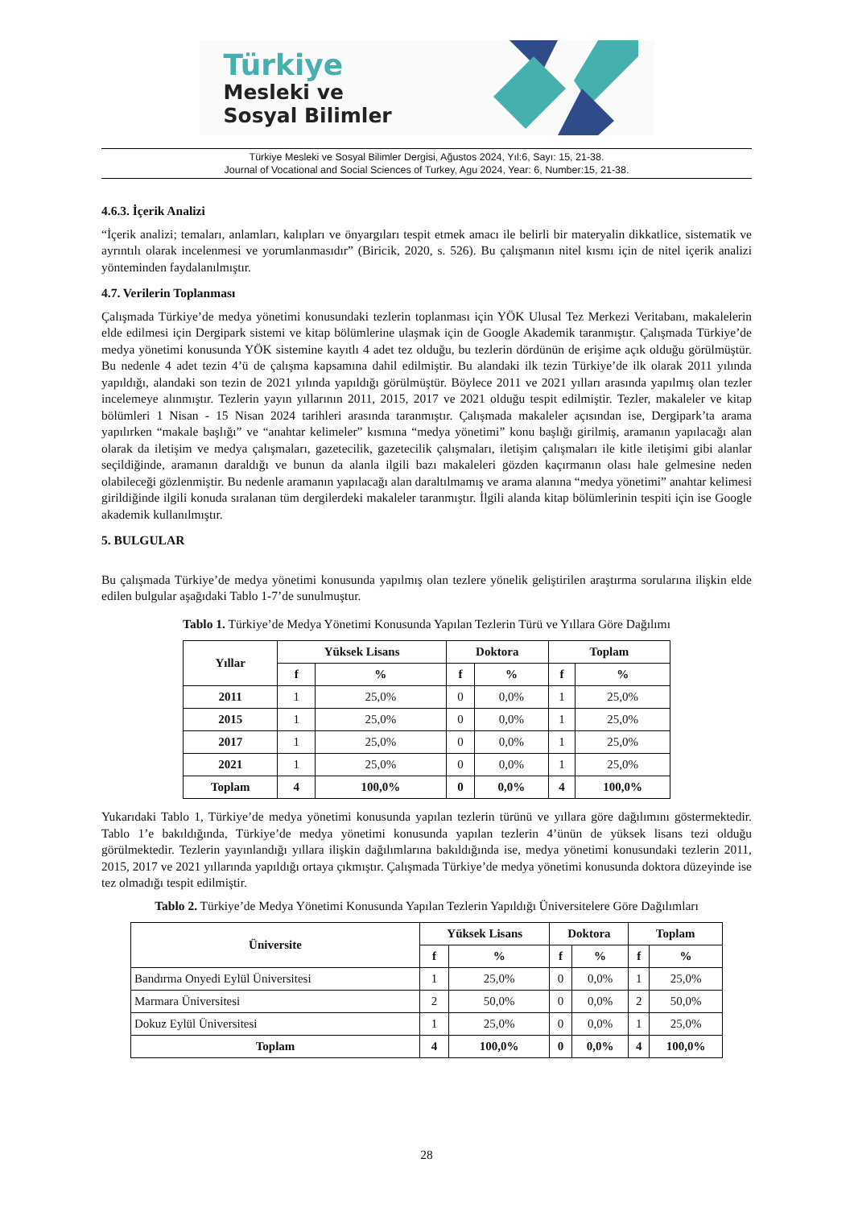Türkiye
Mesleki ve
Sosyal Bilimler
Türkiye Mesleki ve Sosyal Bilimler Dergisi, Ağustos 2024, Yıl:6, Sayı: 15, 21-38.
Journal of Vocational and Social Sciences of Turkey, Agu 2024, Year: 6, Number:15, 21-38.
4.6.3. İçerik Analizi
“İçerik analizi; temaları, anlamları, kalıpları ve önyargıları tespit etmek amacı ile belirli bir materyalin dikkatlice, sistematik ve ayrıntılı olarak incelenmesi ve yorumlanmasıdır” (Biricik, 2020, s. 526). Bu çalışmanın nitel kısmı için de nitel içerik analizi yönteminden faydalanılmıştır.
4.7. Verilerin Toplanması
Çalışmada Türkiye’de medya yönetimi konusundaki tezlerin toplanması için YÖK Ulusal Tez Merkezi Veritabanı, makalelerin elde edilmesi için Dergipark sistemi ve kitap bölümlerine ulaşmak için de Google Akademik taranmıştır. Çalışmada Türkiye’de medya yönetimi konusunda YÖK sistemine kayıtlı 4 adet tez olduğu, bu tezlerin dördünün de erişime açık olduğu görülmüştür. Bu nedenle 4 adet tezin 4’ü de çalışma kapsamına dahil edilmiştir. Bu alandaki ilk tezin Türkiye’de ilk olarak 2011 yılında yapıldığı, alandaki son tezin de 2021 yılında yapıldığı görülmüştür. Böylece 2011 ve 2021 yılları arasında yapılmış olan tezler incelemeye alınmıştır. Tezlerin yayın yıllarının 2011, 2015, 2017 ve 2021 olduğu tespit edilmiştir. Tezler, makaleler ve kitap bölümleri 1 Nisan - 15 Nisan 2024 tarihleri arasında taranmıştır. Çalışmada makaleler açısından ise, Dergipark’ta arama yapılırken “makale başlığı” ve “anahtar kelimeler” kısmına “medya yönetimi” konu başlığı girilmiş, aramanın yapılacağı alan olarak da iletişim ve medya çalışmaları, gazetecilik, gazetecilik çalışmaları, iletişim çalışmaları ile kitle iletişimi gibi alanlar seçildiğinde, aramanın daraldığı ve bunun da alanla ilgili bazı makaleleri gözden kaçırmanın olası hale gelmesine neden olabileceği gözlenmiştir. Bu nedenle aramanın yapılacağı alan daraltılmamış ve arama alanına “medya yönetimi” anahtar kelimesi girildiğinde ilgili konuda sıralanan tüm dergilerdeki makaleler taranmıştır. İlgili alanda kitap bölümlerinin tespiti için ise Google akademik kullanılmıştır.
5. BULGULAR
Bu çalışmada Türkiye’de medya yönetimi konusunda yapılmış olan tezlere yönelik geliştirilen araştırma sorularına ilişkin elde edilen bulgular aşağıdaki Tablo 1-7’de sunulmuştur.
Tablo 1. Türkiye’de Medya Yönetimi Konusunda Yapılan Tezlerin Türü ve Yıllara Göre Dağılımı
| Yıllar | Yüksek Lisans | | Doktora | | Toplam | |
| --- | --- | --- | --- | --- | --- | --- |
| | f | % | f | % | f | % |
| 2011 | 1 | 25,0% | 0 | 0,0% | 1 | 25,0% |
| 2015 | 1 | 25,0% | 0 | 0,0% | 1 | 25,0% |
| 2017 | 1 | 25,0% | 0 | 0,0% | 1 | 25,0% |
| 2021 | 1 | 25,0% | 0 | 0,0% | 1 | 25,0% |
| Toplam | 4 | 100,0% | 0 | 0,0% | 4 | 100,0% |
Yukarıdaki Tablo 1, Türkiye’de medya yönetimi konusunda yapılan tezlerin türünü ve yıllara göre dağılımını göstermektedir. Tablo 1’e bakıldığında, Türkiye’de medya yönetimi konusunda yapılan tezlerin 4’ünün de yüksek lisans tezi olduğu görülmektedir. Tezlerin yayınlandığı yıllara ilişkin dağılımlarına bakıldığında ise, medya yönetimi konusundaki tezlerin 2011, 2015, 2017 ve 2021 yıllarında yapıldığı ortaya çıkmıştır. Çalışmada Türkiye’de medya yönetimi konusunda doktora düzeyinde ise tez olmadığı tespit edilmiştir.
Tablo 2. Türkiye’de Medya Yönetimi Konusunda Yapılan Tezlerin Yapıldığı Üniversitelere Göre Dağılımları
| Üniversite | Yüksek Lisans | | Doktora | | Toplam | |
| --- | --- | --- | --- | --- | --- | --- |
| | f | % | f | % | f | % |
| Bandırma Onyedi Eylül Üniversitesi | 1 | 25,0% | 0 | 0,0% | 1 | 25,0% |
| Marmara Üniversitesi | 2 | 50,0% | 0 | 0,0% | 2 | 50,0% |
| Dokuz Eylül Üniversitesi | 1 | 25,0% | 0 | 0,0% | 1 | 25,0% |
| Toplam | 4 | 100,0% | 0 | 0,0% | 4 | 100,0% |
28